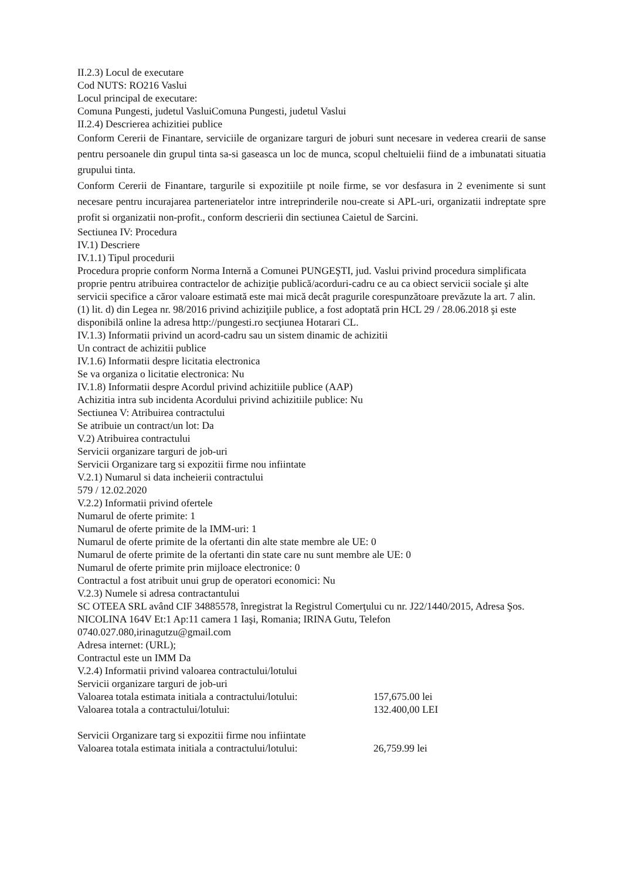II.2.3) Locul de executare
Cod NUTS: RO216 Vaslui
Locul principal de executare:
Comuna Pungesti, judetul VasluiComuna Pungesti, judetul Vaslui
II.2.4) Descrierea achizitiei publice
Conform Cererii de Finantare, serviciile de organizare targuri de joburi sunt necesare in vederea crearii de sanse pentru persoanele din grupul tinta sa-si gaseasca un loc de munca, scopul cheltuielii fiind de a imbunatati situatia grupului tinta.
Conform Cererii de Finantare, targurile si expozitiile pt noile firme, se vor desfasura in 2 evenimente si sunt necesare pentru incurajarea parteneriatelor intre intreprinderile nou-create si APL-uri, organizatii indreptate spre profit si organizatii non-profit., conform descrierii din sectiunea Caietul de Sarcini.
Sectiunea IV: Procedura
IV.1) Descriere
IV.1.1) Tipul procedurii
Procedura proprie conform Norma Internă a Comunei PUNGEŞTI, jud. Vaslui privind procedura simplificata proprie pentru atribuirea contractelor de achiziţie publică/acorduri-cadru ce au ca obiect servicii sociale şi alte servicii specifice a căror valoare estimată este mai mică decât pragurile corespunzătoare prevăzute la art. 7 alin. (1) lit. d) din Legea nr. 98/2016 privind achiziţiile publice, a fost adoptată prin HCL 29 / 28.06.2018 şi este disponibilă online la adresa http://pungesti.ro secţiunea Hotarari CL.
IV.1.3) Informatii privind un acord-cadru sau un sistem dinamic de achizitii
Un contract de achizitii publice
IV.1.6) Informatii despre licitatia electronica
Se va organiza o licitatie electronica: Nu
IV.1.8) Informatii despre Acordul privind achizitiile publice (AAP)
Achizitia intra sub incidenta Acordului privind achizitiile publice: Nu
Sectiunea V: Atribuirea contractului
Se atribuie un contract/un lot: Da
V.2) Atribuirea contractului
Servicii organizare targuri de job-uri
Servicii Organizare targ si expozitii firme nou infiintate
V.2.1) Numarul si data incheierii contractului
579 / 12.02.2020
V.2.2) Informatii privind ofertele
Numarul de oferte primite: 1
Numarul de oferte primite de la IMM-uri: 1
Numarul de oferte primite de la ofertanti din alte state membre ale UE: 0
Numarul de oferte primite de la ofertanti din state care nu sunt membre ale UE: 0
Numarul de oferte primite prin mijloace electronice: 0
Contractul a fost atribuit unui grup de operatori economici: Nu
V.2.3) Numele si adresa contractantului
SC OTEEA SRL având CIF 34885578, înregistrat la Registrul Comerţului cu nr. J22/1440/2015, Adresa Şos. NICOLINA 164V Et:1 Ap:11 camera 1 Iaşi, Romania; IRINA Gutu, Telefon 0740.027.080,irinagutzu@gmail.com
Adresa internet: (URL);
Contractul este un IMM Da
V.2.4) Informatii privind valoarea contractului/lotului
Servicii organizare targuri de job-uri
Valoarea totala estimata initiala a contractului/lotului: 157,675.00 lei
Valoarea totala a contractului/lotului: 132.400,00 LEI
Servicii Organizare targ si expozitii firme nou infiintate
Valoarea totala estimata initiala a contractului/lotului: 26,759.99 lei